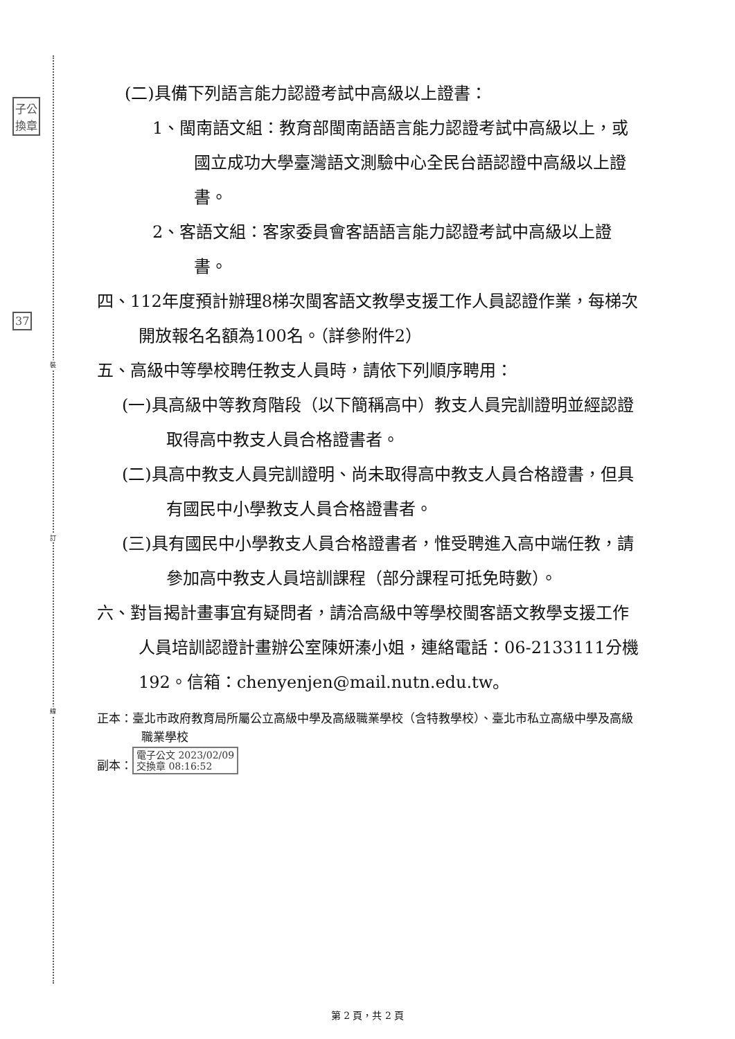子公
換章
37
裝
訂
線
(二)具備下列語言能力認證考試中高級以上證書：
1、閩南語文組：教育部閩南語語言能力認證考試中高級以上，或國立成功大學臺灣語文測驗中心全民台語認證中高級以上證書。
2、客語文組：客家委員會客語語言能力認證考試中高級以上證書。
四、112年度預計辦理8梯次閩客語文教學支援工作人員認證作業，每梯次開放報名名額為100名。（詳參附件2）
五、高級中等學校聘任教支人員時，請依下列順序聘用：
(一)具高級中等教育階段（以下簡稱高中）教支人員完訓證明並經認證取得高中教支人員合格證書者。
(二)具高中教支人員完訓證明、尚未取得高中教支人員合格證書，但具有國民中小學教支人員合格證書者。
(三)具有國民中小學教支人員合格證書者，惟受聘進入高中端任教，請參加高中教支人員培訓課程（部分課程可抵免時數）。
六、對旨揭計畫事宜有疑問者，請洽高級中等學校閩客語文教學支援工作人員培訓認證計畫辦公室陳妍溱小姐，連絡電話：06-2133111分機192。信箱：chenyenjen@mail.nutn.edu.tw。
正本：臺北市政府教育局所屬公立高級中學及高級職業學校（含特教學校）、臺北市私立高級中學及高級職業學校
副本： 電子公文 2023/02/09
交換章 08:16:52
第 2 頁，共 2 頁